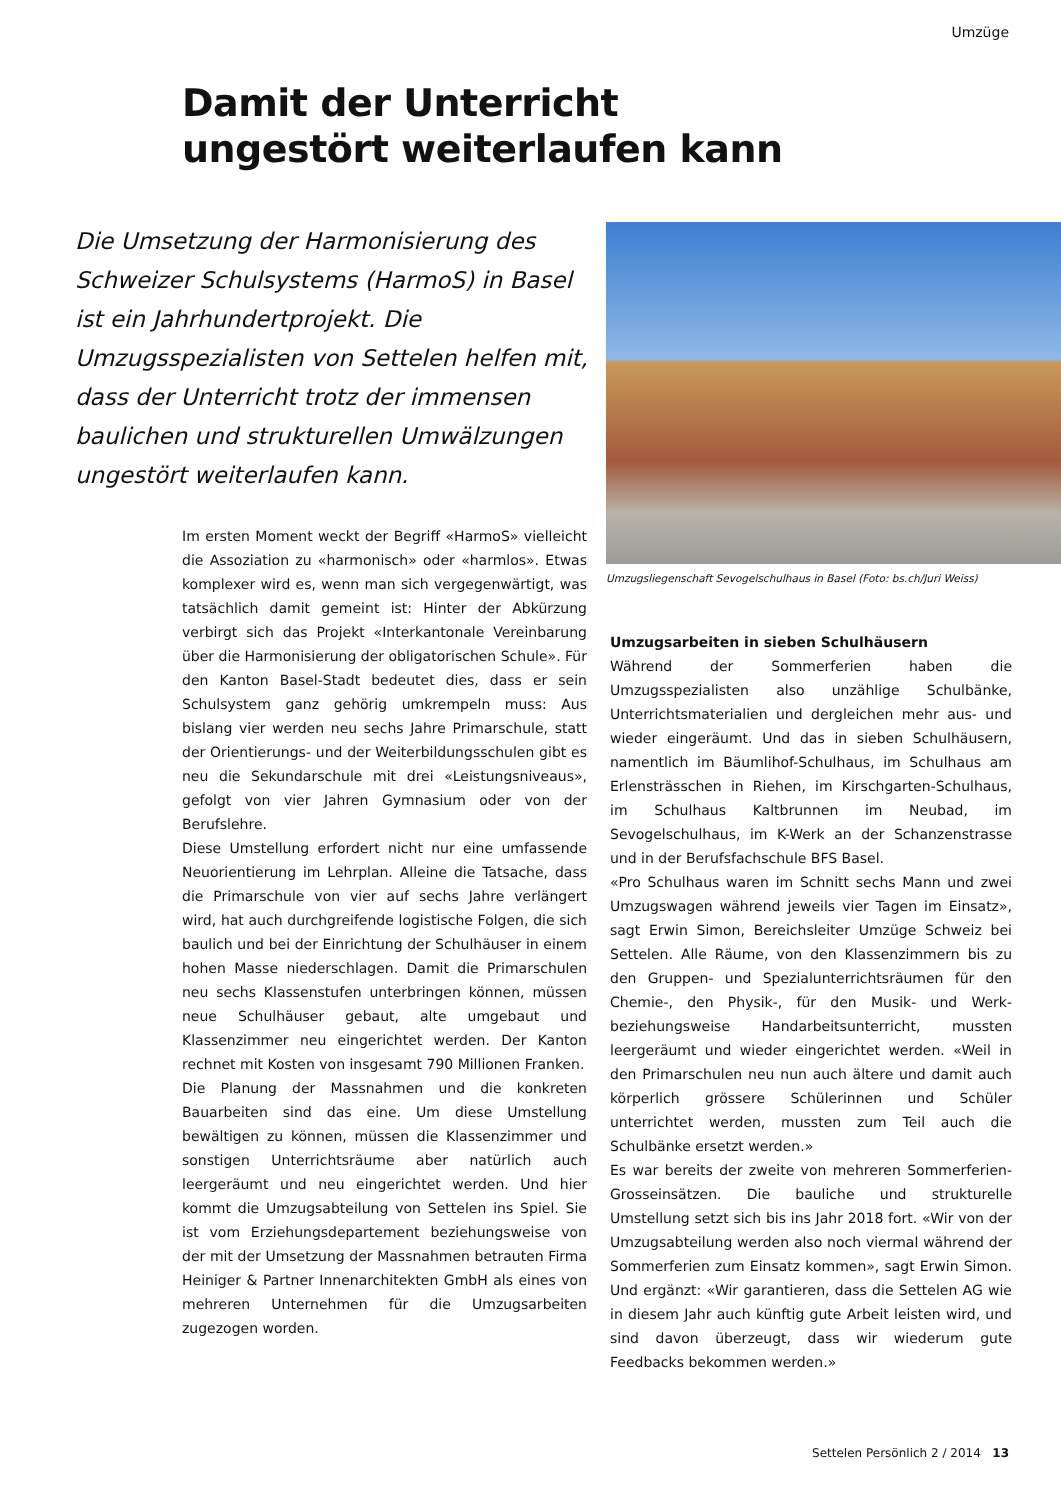Umzüge
Damit der Unterricht
ungestört weiterlaufen kann
Die Umsetzung der Harmonisierung des Schweizer Schulsystems (HarmoS) in Basel ist ein Jahrhundertprojekt. Die Umzugsspezia­listen von Settelen helfen mit, dass der Unter­richt trotz der immensen baulichen und strukturellen Umwälzungen ungestört weiter­laufen kann.
Umzugsliegenschaft Sevogelschulhaus in Basel (Foto: bs.ch/Juri Weiss)
Im ersten Moment weckt der Begriff «HarmoS» vielleicht die Assoziation zu «harmonisch» oder «harmlos». Etwas komplexer wird es, wenn man sich vergegenwärtigt, was tatsächlich damit gemeint ist: Hinter der Abkürzung verbirgt sich das Projekt «Interkantonale Vereinbarung über die Harmonisierung der obligatorischen Schule». Für den Kanton Basel-Stadt bedeutet dies, dass er sein Schulsystem ganz gehörig umkrempeln muss: Aus bislang vier werden neu sechs Jahre Primarschule, statt der Orientierungs- und der Weiterbildungsschulen gibt es neu die Sekundarschule mit drei «Leistungsniveaus», gefolgt von vier Jahren Gymnasium oder von der Berufslehre.
Diese Umstellung erfordert nicht nur eine umfassende Neuorientierung im Lehrplan. Alleine die Tatsache, dass die Primarschule von vier auf sechs Jahre verlängert wird, hat auch durchgreifende logistische Folgen, die sich baulich und bei der Einrichtung der Schulhäuser in einem hohen Masse niederschlagen. Damit die Primarschulen neu sechs Klassenstufen unterbringen können, müssen neue Schulhäuser gebaut, alte umgebaut und Klassenzimmer neu eingerichtet werden. Der Kanton rechnet mit Kosten von insgesamt 790 Millionen Franken.
Die Planung der Massnahmen und die konkreten Bauarbeiten sind das eine. Um diese Umstellung bewältigen zu können, müssen die Klassenzimmer und sonstigen Unterrichtsräume aber natürlich auch leergeräumt und neu eingerichtet werden. Und hier kommt die Umzugsabteilung von Settelen ins Spiel. Sie ist vom Erziehungsdepartement beziehungsweise von der mit der Umsetzung der Massnahmen betrauten Firma Heiniger & Partner Innenarchitekten GmbH als eines von mehreren Unternehmen für die Umzugsarbeiten zugezogen worden.
Umzugsarbeiten in sieben Schulhäusern
Während der Sommerferien haben die Umzugsspezialisten also unzählige Schulbänke, Unterrichtsmaterialien und dergleichen mehr aus- und wieder eingeräumt. Und das in sieben Schulhäusern, namentlich im Bäumlihof-Schulhaus, im Schulhaus am Erlensträsschen in Riehen, im Kirschgarten-Schulhaus, im Schulhaus Kaltbrunnen im Neubad, im Sevogelschulhaus, im K-Werk an der Schanzenstrasse und in der Berufsfachschule BFS Basel.
«Pro Schulhaus waren im Schnitt sechs Mann und zwei Umzugswagen während jeweils vier Tagen im Einsatz», sagt Erwin Simon, Bereichsleiter Umzüge Schweiz bei Settelen. Alle Räume, von den Klassenzimmern bis zu den Gruppen- und Spezialunterrichtsräumen für den Chemie-, den Physik-, für den Musik- und Werk- beziehungsweise Handarbeitsunterricht, mussten leergeräumt und wieder eingerichtet werden. «Weil in den Primarschulen neu nun auch ältere und damit auch körperlich grössere Schülerinnen und Schüler unterrichtet werden, mussten zum Teil auch die Schulbänke ersetzt werden.»
Es war bereits der zweite von mehreren Sommerferien-Grosseinsätzen. Die bauliche und strukturelle Umstellung setzt sich bis ins Jahr 2018 fort. «Wir von der Umzugsabteilung werden also noch viermal während der Sommerferien zum Einsatz kommen», sagt Erwin Simon. Und ergänzt: «Wir garantieren, dass die Settelen AG wie in diesem Jahr auch künftig gute Arbeit leisten wird, und sind davon überzeugt, dass wir wiederum gute Feedbacks bekommen werden.»
Settelen Persönlich 2 / 2014 13